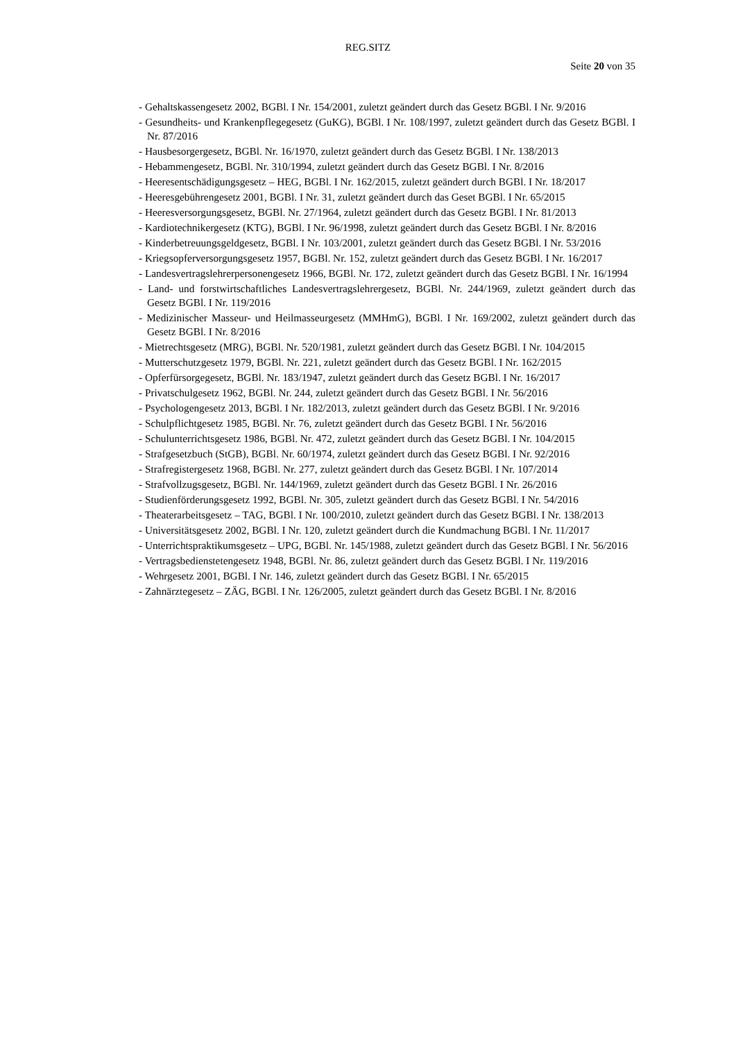REG.SITZ
Seite 20 von 35
- Gehaltskassengesetz 2002, BGBl. I Nr. 154/2001, zuletzt geändert durch das Gesetz BGBl. I Nr. 9/2016
- Gesundheits- und Krankenpflegegesetz (GuKG), BGBl. I Nr. 108/1997, zuletzt geändert durch das Gesetz BGBl. I Nr. 87/2016
- Hausbesorgergesetz, BGBl. Nr. 16/1970, zuletzt geändert durch das Gesetz BGBl. I Nr. 138/2013
- Hebammengesetz, BGBl. Nr. 310/1994, zuletzt geändert durch das Gesetz BGBl. I Nr. 8/2016
- Heeresentschädigungsgesetz – HEG, BGBl. I Nr. 162/2015, zuletzt geändert durch BGBl. I Nr. 18/2017
- Heeresgebührengesetz 2001, BGBl. I Nr. 31, zuletzt geändert durch das Geset BGBl. I Nr. 65/2015
- Heeresversorgungsgesetz, BGBl. Nr. 27/1964, zuletzt geändert durch das Gesetz BGBl. I Nr. 81/2013
- Kardiotechnikergesetz (KTG), BGBl. I Nr. 96/1998, zuletzt geändert durch das Gesetz BGBl. I Nr. 8/2016
- Kinderbetreuungsgeldgesetz, BGBl. I Nr. 103/2001, zuletzt geändert durch das Gesetz BGBl. I Nr. 53/2016
- Kriegsopferversorgungsgesetz 1957, BGBl. Nr. 152, zuletzt geändert durch das Gesetz BGBl. I Nr. 16/2017
- Landesvertragslehrerpersonengesetz 1966, BGBl. Nr. 172, zuletzt geändert durch das Gesetz BGBl. I Nr. 16/1994
- Land- und forstwirtschaftliches Landesvertragslehrergesetz, BGBl. Nr. 244/1969, zuletzt geändert durch das Gesetz BGBl. I Nr. 119/2016
- Medizinischer Masseur- und Heilmasseurgesetz (MMHmG), BGBl. I Nr. 169/2002, zuletzt geändert durch das Gesetz BGBl. I Nr. 8/2016
- Mietrechtsgesetz (MRG), BGBl. Nr. 520/1981, zuletzt geändert durch das Gesetz BGBl. I Nr. 104/2015
- Mutterschutzgesetz 1979, BGBl. Nr. 221, zuletzt geändert durch das Gesetz BGBl. I Nr. 162/2015
- Opferfürsorgegesetz, BGBl. Nr. 183/1947, zuletzt geändert durch das Gesetz BGBl. I Nr. 16/2017
- Privatschulgesetz 1962, BGBl. Nr. 244, zuletzt geändert durch das Gesetz BGBl. I Nr. 56/2016
- Psychologengesetz 2013, BGBl. I Nr. 182/2013, zuletzt geändert durch das Gesetz BGBl. I Nr. 9/2016
- Schulpflichtgesetz 1985, BGBl. Nr. 76, zuletzt geändert durch das Gesetz BGBl. I Nr. 56/2016
- Schulunterrichtsgesetz 1986, BGBl. Nr. 472, zuletzt geändert durch das Gesetz BGBl. I Nr. 104/2015
- Strafgesetzbuch (StGB), BGBl. Nr. 60/1974, zuletzt geändert durch das Gesetz BGBl. I Nr. 92/2016
- Strafregistergesetz 1968, BGBl. Nr. 277, zuletzt geändert durch das Gesetz BGBl. I Nr. 107/2014
- Strafvollzugsgesetz, BGBl. Nr. 144/1969, zuletzt geändert durch das Gesetz BGBl. I Nr. 26/2016
- Studienförderungsgesetz 1992, BGBl. Nr. 305, zuletzt geändert durch das Gesetz BGBl. I Nr. 54/2016
- Theaterarbeitsgesetz – TAG, BGBl. I Nr. 100/2010, zuletzt geändert durch das Gesetz BGBl. I Nr. 138/2013
- Universitätsgesetz 2002, BGBl. I Nr. 120, zuletzt geändert durch die Kundmachung BGBl. I Nr. 11/2017
- Unterrichtspraktikumsgesetz – UPG, BGBl. Nr. 145/1988, zuletzt geändert durch das Gesetz BGBl. I Nr. 56/2016
- Vertragsbedienstetengesetz 1948, BGBl. Nr. 86, zuletzt geändert durch das Gesetz BGBl. I Nr. 119/2016
- Wehrgesetz 2001, BGBl. I Nr. 146, zuletzt geändert durch das Gesetz BGBl. I Nr. 65/2015
- Zahnärztegesetz – ZÄG, BGBl. I Nr. 126/2005, zuletzt geändert durch das Gesetz BGBl. I Nr. 8/2016